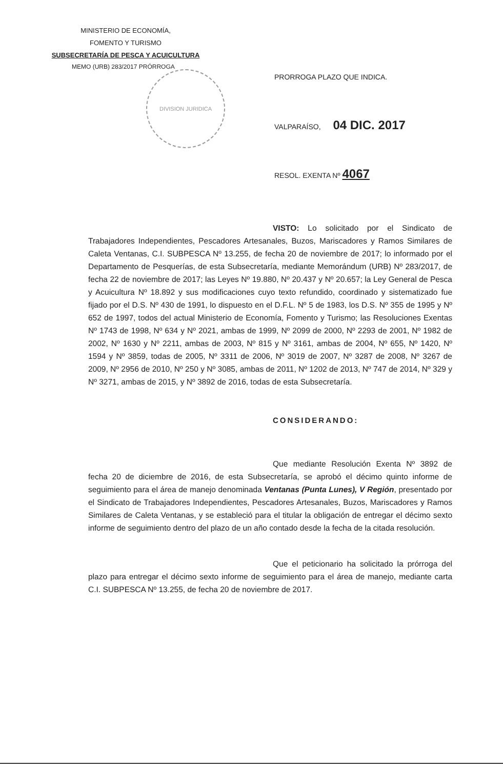MINISTERIO DE ECONOMÍA,
FOMENTO Y TURISMO
SUBSECRETARÍA DE PESCA Y ACUICULTURA
MEMO (URB) 283/2017 PRÓRROGA
DIVISION JURIDICA
PRORROGA PLAZO QUE INDICA.
VALPARAÍSO, 04 DIC. 2017
RESOL. EXENTA Nº 4067
VISTO: Lo solicitado por el Sindicato de Trabajadores Independientes, Pescadores Artesanales, Buzos, Mariscadores y Ramos Similares de Caleta Ventanas, C.I. SUBPESCA Nº 13.255, de fecha 20 de noviembre de 2017; lo informado por el Departamento de Pesquerías, de esta Subsecretaría, mediante Memorándum (URB) Nº 283/2017, de fecha 22 de noviembre de 2017; las Leyes Nº 19.880, Nº 20.437 y Nº 20.657; la Ley General de Pesca y Acuicultura Nº 18.892 y sus modificaciones cuyo texto refundido, coordinado y sistematizado fue fijado por el D.S. Nº 430 de 1991, lo dispuesto en el D.F.L. Nº 5 de 1983, los D.S. Nº 355 de 1995 y Nº 652 de 1997, todos del actual Ministerio de Economía, Fomento y Turismo; las Resoluciones Exentas Nº 1743 de 1998, Nº 634 y Nº 2021, ambas de 1999, Nº 2099 de 2000, Nº 2293 de 2001, Nº 1982 de 2002, Nº 1630 y Nº 2211, ambas de 2003, Nº 815 y Nº 3161, ambas de 2004, Nº 655, Nº 1420, Nº 1594 y Nº 3859, todas de 2005, Nº 3311 de 2006, Nº 3019 de 2007, Nº 3287 de 2008, Nº 3267 de 2009, Nº 2956 de 2010, Nº 250 y Nº 3085, ambas de 2011, Nº 1202 de 2013, Nº 747 de 2014, Nº 329 y Nº 3271, ambas de 2015, y Nº 3892 de 2016, todas de esta Subsecretaría.
CONSIDERANDO:
Que mediante Resolución Exenta Nº 3892 de fecha 20 de diciembre de 2016, de esta Subsecretaría, se aprobó el décimo quinto informe de seguimiento para el área de manejo denominada Ventanas (Punta Lunes), V Región, presentado por el Sindicato de Trabajadores Independientes, Pescadores Artesanales, Buzos, Mariscadores y Ramos Similares de Caleta Ventanas, y se estableció para el titular la obligación de entregar el décimo sexto informe de seguimiento dentro del plazo de un año contado desde la fecha de la citada resolución.
Que el peticionario ha solicitado la prórroga del plazo para entregar el décimo sexto informe de seguimiento para el área de manejo, mediante carta C.I. SUBPESCA Nº 13.255, de fecha 20 de noviembre de 2017.